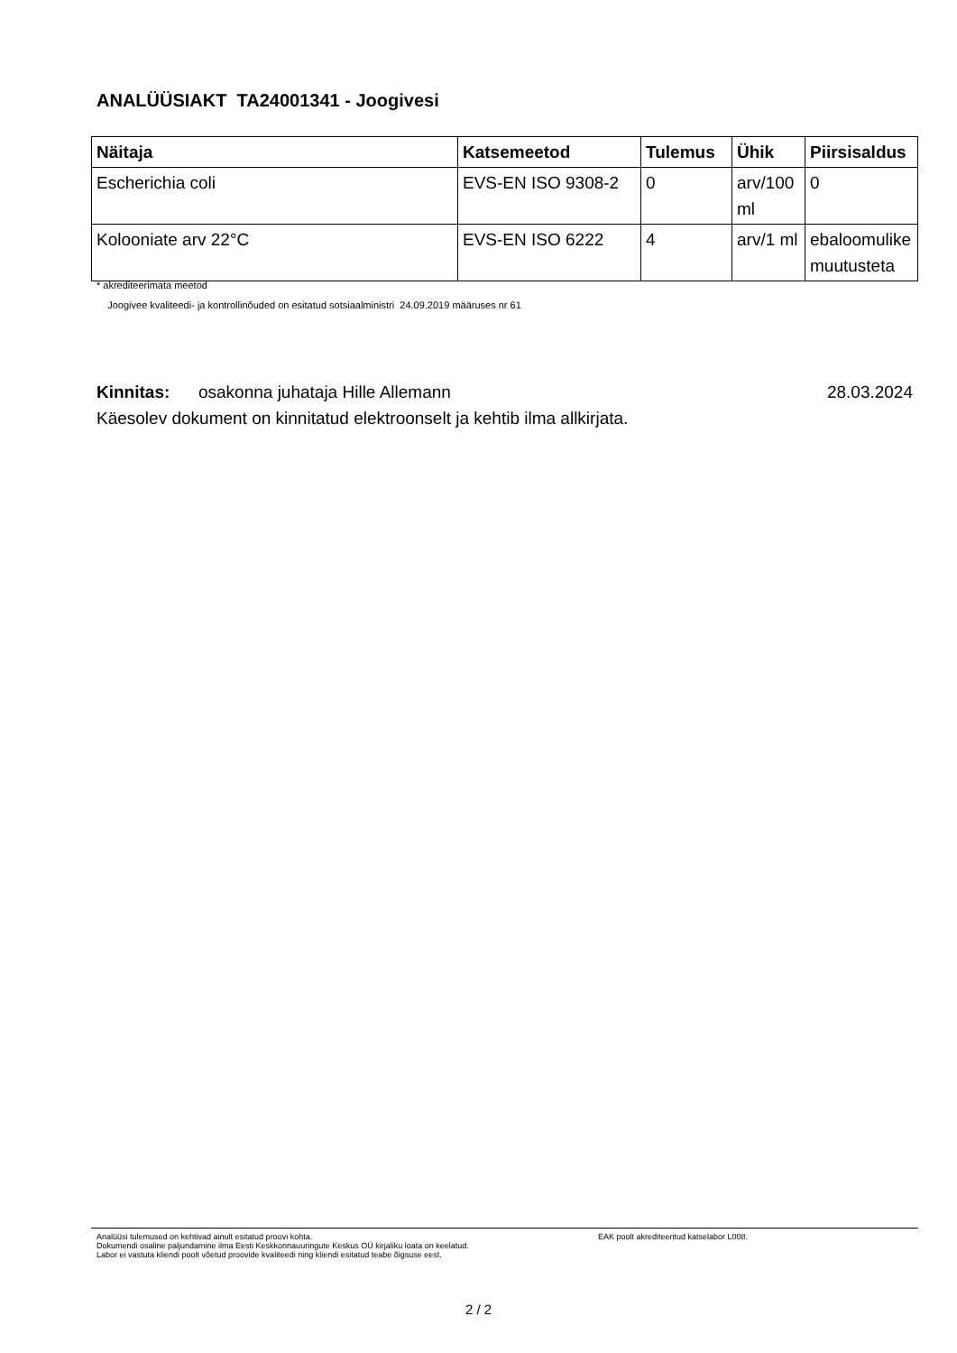ANALÜÜSIAKT TA24001341 - Joogivesi
| Näitaja | Katsemeetod | Tulemus | Ühik | Piirsisaldus |
| --- | --- | --- | --- | --- |
| Escherichia coli | EVS-EN ISO 9308-2 | 0 | arv/100 ml | 0 |
| Kolooniate arv 22°C | EVS-EN ISO 6222 | 4 | arv/1 ml | ebaloomulike muutusteta |
* akrediteerimata meetod
Joogivee kvaliteedi- ja kontrollinõuded on esitatud sotsiaalministri 24.09.2019 määruses nr 61
Kinnitas: osakonna juhataja Hille Allemann 28.03.2024
Käesolev dokument on kinnitatud elektroonselt ja kehtib ilma allkirjata.
Analüüsi tulemused on kehtivad ainult esitatud proovi kohta.
Dokumendi osaline paljundamine ilma Eesti Keskkonnauuringute Keskus OÜ kirjaliku loata on keelatud.
Labor ei vastuta kliendi poolt võetud proovide kvaliteedi ning kliendi esitatud teabe õigsuse eest.
EAK poolt akrediteeritud katselabor L008.
2 / 2